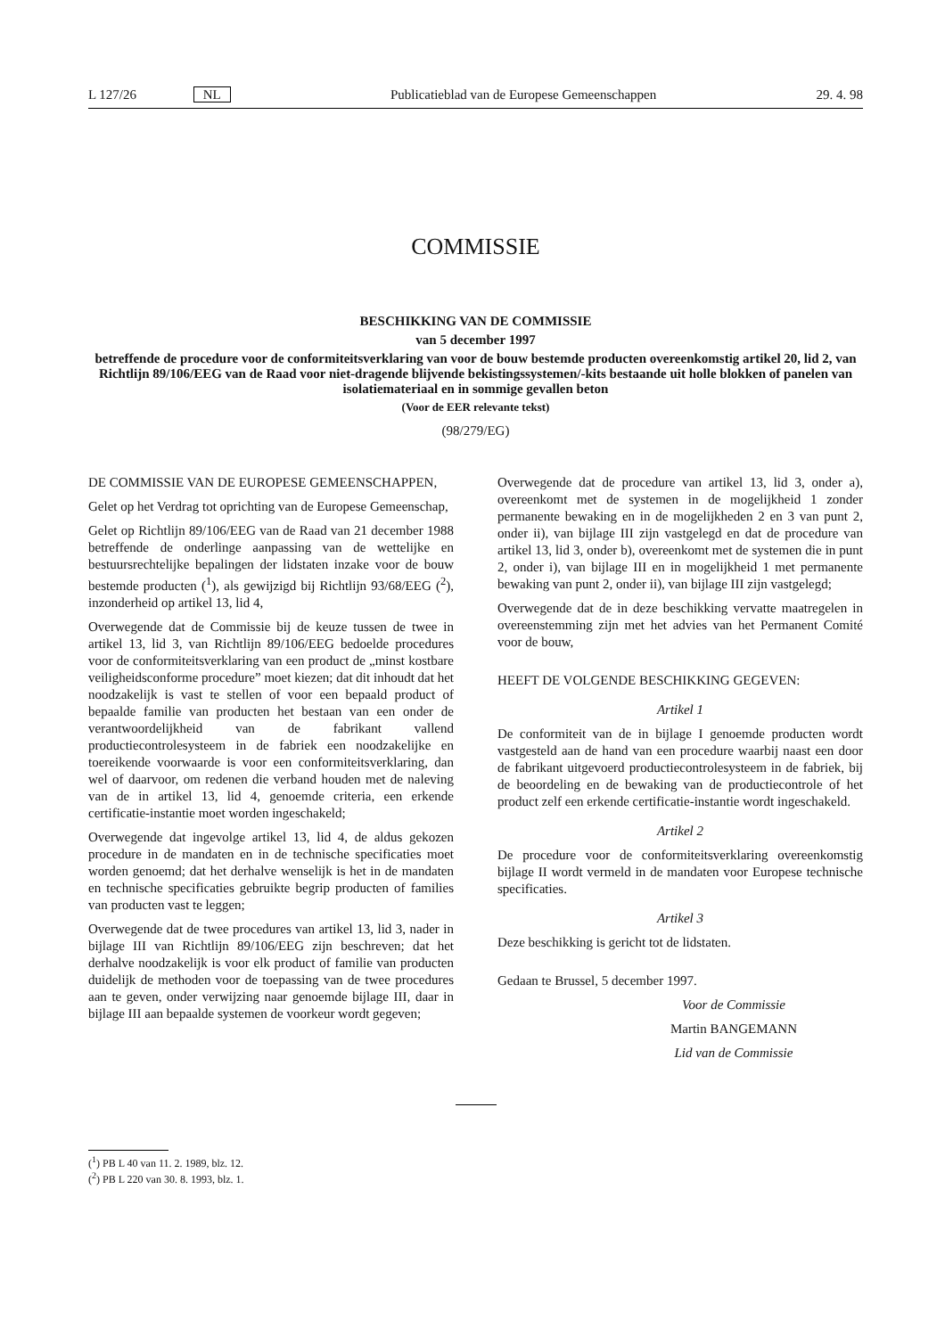L 127/26 NL Publicatieblad van de Europese Gemeenschappen 29. 4. 98
COMMISSIE
BESCHIKKING VAN DE COMMISSIE
van 5 december 1997
betreffende de procedure voor de conformiteitsverklaring van voor de bouw bestemde producten overeenkomstig artikel 20, lid 2, van Richtlijn 89/106/EEG van de Raad voor niet-dragende blijvende bekistingssystemen/-kits bestaande uit holle blokken of panelen van isolatiemateriaal en in sommige gevallen beton
(Voor de EER relevante tekst)
(98/279/EG)
DE COMMISSIE VAN DE EUROPESE GEMEENSCHAPPEN,
Gelet op het Verdrag tot oprichting van de Europese Gemeenschap,
Gelet op Richtlijn 89/106/EEG van de Raad van 21 december 1988 betreffende de onderlinge aanpassing van de wettelijke en bestuursrechtelijke bepalingen der lidstaten inzake voor de bouw bestemde producten (<sup>1</sup>), als gewijzigd bij Richtlijn 93/68/EEG (<sup>2</sup>), inzonderheid op artikel 13, lid 4,
Overwegende dat de Commissie bij de keuze tussen de twee in artikel 13, lid 3, van Richtlijn 89/106/EEG bedoelde procedures voor de conformiteitsverklaring van een product de „minst kostbare veiligheidsconforme procedure” moet kiezen; dat dit inhoudt dat het noodzakelijk is vast te stellen of voor een bepaald product of bepaalde familie van producten het bestaan van een onder de verantwoordelijkheid van de fabrikant vallend productiecontrolesysteem in de fabriek een noodzakelijke en toereikende voorwaarde is voor een conformiteitsverklaring, dan wel of daarvoor, om redenen die verband houden met de naleving van de in artikel 13, lid 4, genoemde criteria, een erkende certificatie-instantie moet worden ingeschakeld;
Overwegende dat ingevolge artikel 13, lid 4, de aldus gekozen procedure in de mandaten en in de technische specificaties moet worden genoemd; dat het derhalve wenselijk is het in de mandaten en technische specificaties gebruikte begrip producten of families van producten vast te leggen;
Overwegende dat de twee procedures van artikel 13, lid 3, nader in bijlage III van Richtlijn 89/106/EEG zijn beschreven; dat het derhalve noodzakelijk is voor elk product of familie van producten duidelijk de methoden voor de toepassing van de twee procedures aan te geven, onder verwijzing naar genoemde bijlage III, daar in bijlage III aan bepaalde systemen de voorkeur wordt gegeven;
Overwegende dat de procedure van artikel 13, lid 3, onder a), overeenkomt met de systemen in de mogelijkheid 1 zonder permanente bewaking en in de mogelijkheden 2 en 3 van punt 2, onder ii), van bijlage III zijn vastgelegd en dat de procedure van artikel 13, lid 3, onder b), overeenkomt met de systemen die in punt 2, onder i), van bijlage III en in mogelijkheid 1 met permanente bewaking van punt 2, onder ii), van bijlage III zijn vastgelegd;
Overwegende dat de in deze beschikking vervatte maatregelen in overeenstemming zijn met het advies van het Permanent Comité voor de bouw,
HEEFT DE VOLGENDE BESCHIKKING GEGEVEN:
Artikel 1
De conformiteit van de in bijlage I genoemde producten wordt vastgesteld aan de hand van een procedure waarbij naast een door de fabrikant uitgevoerd productiecontrolesysteem in de fabriek, bij de beoordeling en de bewaking van de productiecontrole of het product zelf een erkende certificatie-instantie wordt ingeschakeld.
Artikel 2
De procedure voor de conformiteitsverklaring overeenkomstig bijlage II wordt vermeld in de mandaten voor Europese technische specificaties.
Artikel 3
Deze beschikking is gericht tot de lidstaten.
Gedaan te Brussel, 5 december 1997.
Voor de Commissie
Martin BANGEMANN
Lid van de Commissie
(<sup>1</sup>) PB L 40 van 11. 2. 1989, blz. 12.
(<sup>2</sup>) PB L 220 van 30. 8. 1993, blz. 1.